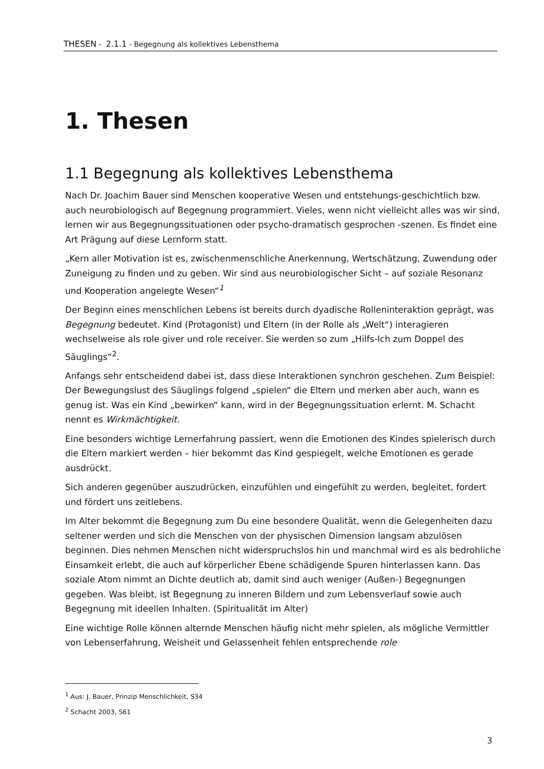THESEN - 2.1.1 - Begegnung als kollektives Lebensthema
1. Thesen
1.1 Begegnung als kollektives Lebensthema
Nach Dr. Joachim Bauer sind Menschen kooperative Wesen und entstehungs-geschichtlich bzw. auch neurobiologisch auf Begegnung programmiert. Vieles, wenn nicht vielleicht alles was wir sind, lernen wir aus Begegnungssituationen oder psycho-dramatisch gesprochen -szenen. Es findet eine Art Prägung auf diese Lernform statt.
„Kern aller Motivation ist es, zwischenmenschliche Anerkennung, Wertschätzung, Zuwendung oder Zuneigung zu finden und zu geben. Wir sind aus neurobiologischer Sicht – auf soziale Resonanz und Kooperation angelegte Wesen“<sup>1</sup>
Der Beginn eines menschlichen Lebens ist bereits durch dyadische Rolleninteraktion geprägt, was Begegnung bedeutet. Kind (Protagonist) und Eltern (in der Rolle als „Welt“) interagieren wechselweise als role giver und role receiver. Sie werden so zum „Hilfs-Ich zum Doppel des Säuglings“<sup>2</sup>.
Anfangs sehr entscheidend dabei ist, dass diese Interaktionen synchron geschehen. Zum Beispiel: Der Bewegungslust des Säuglings folgend „spielen“ die Eltern und merken aber auch, wann es genug ist. Was ein Kind „bewirken“ kann, wird in der Begegnungssituation erlernt. M. Schacht nennt es Wirkmächtigkeit.
Eine besonders wichtige Lernerfahrung passiert, wenn die Emotionen des Kindes spielerisch durch die Eltern markiert werden – hier bekommt das Kind gespiegelt, welche Emotionen es gerade ausdrückt.
Sich anderen gegenüber auszudrücken, einzufühlen und eingefühlt zu werden, begleitet, fordert und fördert uns zeitlebens.
Im Alter bekommt die Begegnung zum Du eine besondere Qualität, wenn die Gelegenheiten dazu seltener werden und sich die Menschen von der physischen Dimension langsam abzulösen beginnen. Dies nehmen Menschen nicht widerspruchslos hin und manchmal wird es als bedrohliche Einsamkeit erlebt, die auch auf körperlicher Ebene schädigende Spuren hinterlassen kann. Das soziale Atom nimmt an Dichte deutlich ab, damit sind auch weniger (Außen-) Begegnungen gegeben. Was bleibt, ist Begegnung zu inneren Bildern und zum Lebensverlauf sowie auch Begegnung mit ideellen Inhalten. (Spiritualität im Alter)
Eine wichtige Rolle können alternde Menschen häufig nicht mehr spielen, als mögliche Vermittler von Lebenserfahrung, Weisheit und Gelassenheit fehlen entsprechende role
<sup>1</sup> Aus: J. Bauer, Prinzip Menschlichkeit, S34
<sup>2</sup> Schacht 2003, S61
3